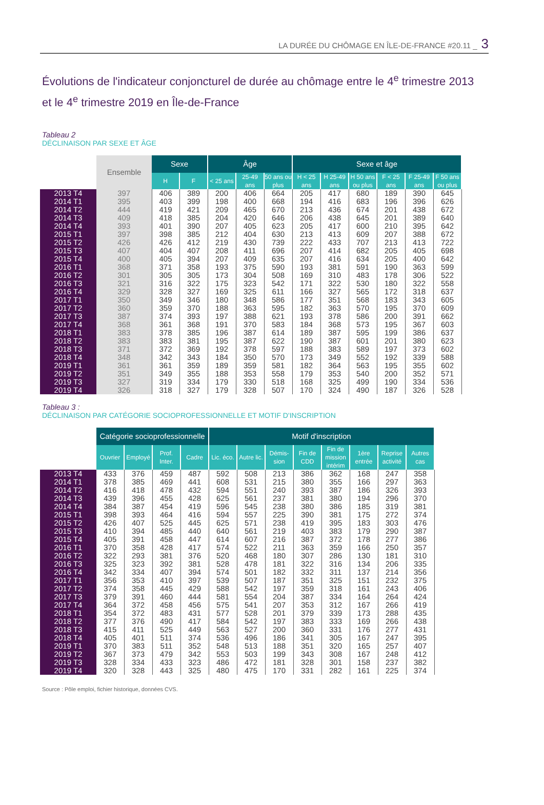LA DURÉE DU CHÔMAGE EN ÎLE-DE-FRANCE #20.11 _ 3
Évolutions de l'indicateur conjoncturel de durée au chômage entre le 4<sup>e</sup> trimestre 2013 et le 4<sup>e</sup> trimestre 2019 en Île-de-France
Tableau 2
DÉCLINAISON PAR SEXE ET ÂGE
| | Ensemble | Sexe | | Âge | | | Sexe et âge | | | | | |
| --- | --- | --- | --- | --- | --- | --- | --- | --- | --- | --- | --- | --- |
| | | H | F | < 25 ans | 25-49 ans | 50 ans ou plus | H < 25 ans | H 25-49 ans | H 50 ans ou plus | F < 25 ans | F 25-49 ans | F 50 ans ou plus |
| 2013 T4 | 397 | 406 | 389 | 200 | 406 | 664 | 205 | 417 | 680 | 189 | 390 | 645 |
| 2014 T1 | 395 | 403 | 399 | 198 | 400 | 668 | 194 | 416 | 683 | 196 | 396 | 626 |
| 2014 T2 | 444 | 419 | 421 | 209 | 465 | 670 | 213 | 436 | 674 | 201 | 438 | 672 |
| 2014 T3 | 409 | 418 | 385 | 204 | 420 | 646 | 206 | 438 | 645 | 201 | 389 | 640 |
| 2014 T4 | 393 | 401 | 390 | 207 | 405 | 623 | 205 | 417 | 600 | 210 | 395 | 642 |
| 2015 T1 | 397 | 398 | 385 | 212 | 404 | 630 | 213 | 413 | 609 | 207 | 388 | 672 |
| 2015 T2 | 426 | 426 | 412 | 219 | 430 | 739 | 222 | 433 | 707 | 213 | 413 | 722 |
| 2015 T3 | 407 | 404 | 407 | 208 | 411 | 696 | 207 | 414 | 682 | 205 | 405 | 698 |
| 2015 T4 | 400 | 405 | 394 | 207 | 409 | 635 | 207 | 416 | 634 | 205 | 400 | 642 |
| 2016 T1 | 368 | 371 | 358 | 193 | 375 | 590 | 193 | 381 | 591 | 190 | 363 | 599 |
| 2016 T2 | 301 | 305 | 305 | 173 | 304 | 508 | 169 | 310 | 483 | 178 | 306 | 522 |
| 2016 T3 | 321 | 316 | 322 | 175 | 323 | 542 | 171 | 322 | 530 | 180 | 322 | 558 |
| 2016 T4 | 329 | 328 | 327 | 169 | 325 | 611 | 166 | 327 | 565 | 172 | 318 | 637 |
| 2017 T1 | 350 | 349 | 346 | 180 | 348 | 586 | 177 | 351 | 568 | 183 | 343 | 605 |
| 2017 T2 | 360 | 359 | 370 | 188 | 363 | 595 | 182 | 363 | 570 | 195 | 370 | 609 |
| 2017 T3 | 387 | 374 | 393 | 197 | 388 | 621 | 193 | 378 | 586 | 200 | 391 | 662 |
| 2017 T4 | 368 | 361 | 368 | 191 | 370 | 583 | 184 | 368 | 573 | 195 | 367 | 603 |
| 2018 T1 | 383 | 378 | 385 | 196 | 387 | 614 | 189 | 387 | 595 | 199 | 386 | 637 |
| 2018 T2 | 383 | 383 | 381 | 195 | 387 | 622 | 190 | 387 | 601 | 201 | 380 | 623 |
| 2018 T3 | 371 | 372 | 369 | 192 | 378 | 597 | 188 | 383 | 589 | 197 | 373 | 602 |
| 2018 T4 | 348 | 342 | 343 | 184 | 350 | 570 | 173 | 349 | 552 | 192 | 339 | 588 |
| 2019 T1 | 361 | 361 | 359 | 189 | 359 | 581 | 182 | 364 | 563 | 195 | 355 | 602 |
| 2019 T2 | 351 | 349 | 355 | 188 | 353 | 558 | 179 | 353 | 540 | 200 | 352 | 571 |
| 2019 T3 | 327 | 319 | 334 | 179 | 330 | 518 | 168 | 325 | 499 | 190 | 334 | 536 |
| 2019 T4 | 326 | 318 | 327 | 179 | 328 | 507 | 170 | 324 | 490 | 187 | 326 | 528 |
Tableau 3 :
DÉCLINAISON PAR CATÉGORIE SOCIOPROFESSIONNELLE ET MOTIF D'INSCRIPTION
| | Catégorie socioprofessionnelle | | | | Motif d'inscription | | | | | | | |
| --- | --- | --- | --- | --- | --- | --- | --- | --- | --- | --- | --- | --- |
| | Ouvrier | Employé | Prof. Inter. | Cadre | Lic. éco. | Autre lic. | Démis-sion | Fin de CDD | Fin de mission intérim | 1ère entrée | Reprise activité | Autres cas |
| 2013 T4 | 433 | 376 | 459 | 487 | 592 | 508 | 213 | 386 | 362 | 168 | 247 | 358 |
| 2014 T1 | 378 | 385 | 469 | 441 | 608 | 531 | 215 | 380 | 355 | 166 | 297 | 363 |
| 2014 T2 | 416 | 418 | 478 | 432 | 594 | 551 | 240 | 393 | 387 | 186 | 326 | 393 |
| 2014 T3 | 439 | 396 | 455 | 428 | 625 | 561 | 237 | 381 | 380 | 194 | 296 | 370 |
| 2014 T4 | 384 | 387 | 454 | 419 | 596 | 545 | 238 | 380 | 386 | 185 | 319 | 381 |
| 2015 T1 | 398 | 393 | 464 | 416 | 594 | 557 | 225 | 390 | 381 | 175 | 272 | 374 |
| 2015 T2 | 426 | 407 | 525 | 445 | 625 | 571 | 238 | 419 | 395 | 183 | 303 | 476 |
| 2015 T3 | 410 | 394 | 485 | 440 | 640 | 561 | 219 | 403 | 383 | 179 | 290 | 387 |
| 2015 T4 | 405 | 391 | 458 | 447 | 614 | 607 | 216 | 387 | 372 | 178 | 277 | 386 |
| 2016 T1 | 370 | 358 | 428 | 417 | 574 | 522 | 211 | 363 | 359 | 166 | 250 | 357 |
| 2016 T2 | 322 | 293 | 381 | 376 | 520 | 468 | 180 | 307 | 286 | 130 | 181 | 310 |
| 2016 T3 | 325 | 323 | 392 | 381 | 528 | 478 | 181 | 322 | 316 | 134 | 206 | 335 |
| 2016 T4 | 342 | 334 | 407 | 394 | 574 | 501 | 182 | 332 | 311 | 137 | 214 | 356 |
| 2017 T1 | 356 | 353 | 410 | 397 | 539 | 507 | 187 | 351 | 325 | 151 | 232 | 375 |
| 2017 T2 | 374 | 358 | 445 | 429 | 588 | 542 | 197 | 359 | 318 | 161 | 243 | 406 |
| 2017 T3 | 379 | 391 | 460 | 444 | 581 | 554 | 204 | 387 | 334 | 164 | 264 | 424 |
| 2017 T4 | 364 | 372 | 458 | 456 | 575 | 541 | 207 | 353 | 312 | 167 | 266 | 419 |
| 2018 T1 | 354 | 372 | 483 | 431 | 577 | 528 | 201 | 379 | 339 | 173 | 288 | 435 |
| 2018 T2 | 377 | 376 | 490 | 417 | 584 | 542 | 197 | 383 | 333 | 169 | 266 | 438 |
| 2018 T3 | 415 | 411 | 525 | 449 | 563 | 527 | 200 | 360 | 331 | 176 | 277 | 431 |
| 2018 T4 | 405 | 401 | 511 | 374 | 536 | 496 | 186 | 341 | 305 | 167 | 247 | 395 |
| 2019 T1 | 370 | 383 | 511 | 352 | 548 | 513 | 188 | 351 | 320 | 165 | 257 | 407 |
| 2019 T2 | 367 | 373 | 479 | 342 | 553 | 503 | 199 | 343 | 308 | 167 | 248 | 412 |
| 2019 T3 | 328 | 334 | 433 | 323 | 486 | 472 | 181 | 328 | 301 | 158 | 237 | 382 |
| 2019 T4 | 320 | 328 | 443 | 325 | 480 | 475 | 170 | 331 | 282 | 161 | 225 | 374 |
Source : Pôle emploi, fichier historique, données CVS.